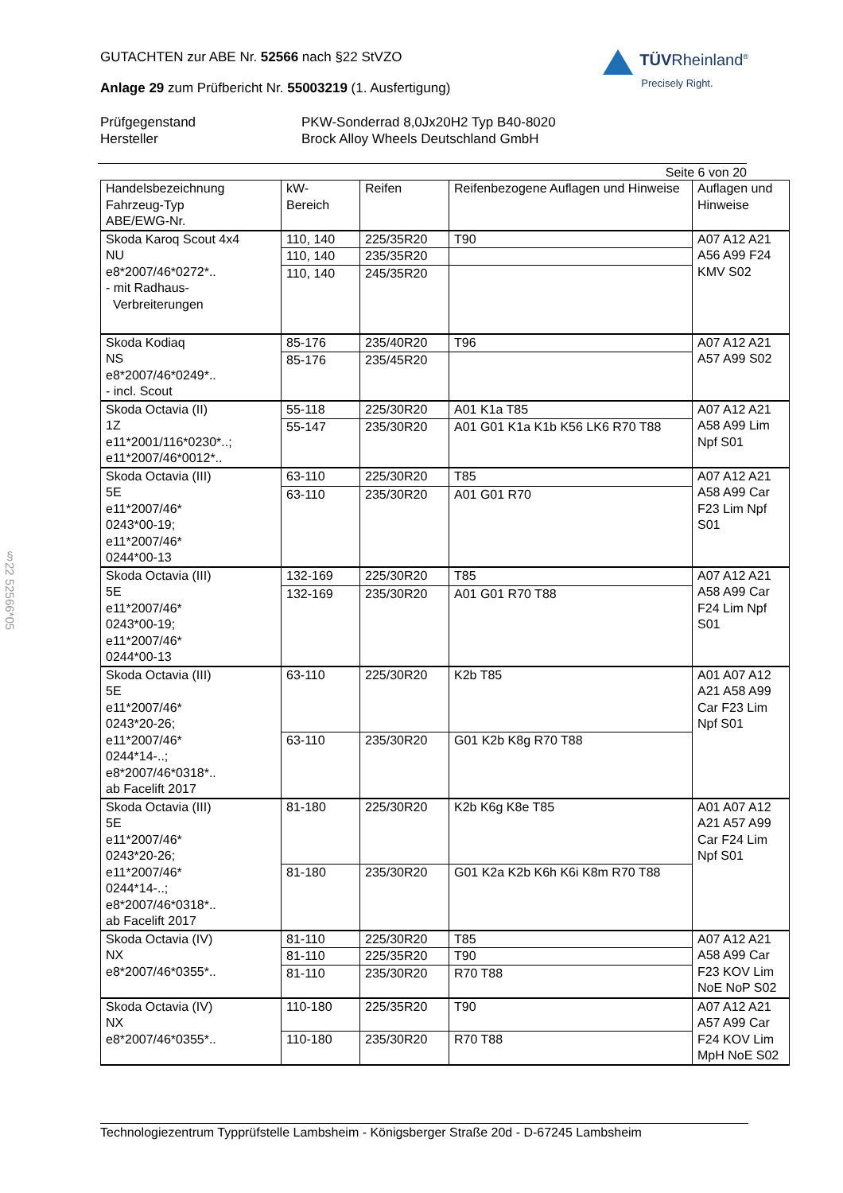TÜVRheinland<sup>®</sup>
Precisely Right.
GUTACHTEN zur ABE Nr. 52566 nach §22 StVZO
Anlage 29 zum Prüfbericht Nr. 55003219 (1. Ausfertigung)
Prüfgegenstand
PKW-Sonderrad 8,0Jx20H2 Typ B40-8020
Hersteller
Brock Alloy Wheels Deutschland GmbH
Seite 6 von 20
| Handelsbezeichnung Fahrzeug-Typ ABE/EWG-Nr. | kW- Bereich | Reifen | Reifenbezogene Auflagen und Hinweise | Auflagen und Hinweise |
| --- | --- | --- | --- | --- |
| Skoda Karoq Scout 4x4 NU e8*2007/46*0272*.. - mit Radhaus- Verbreiterungen | 110, 140 | 225/35R20 | T90 | A07 A12 A21 A56 A99 F24 KMV S02 |
| | 110, 140 | 235/35R20 | | |
| | 110, 140 | 245/35R20 | | |
| Skoda Kodiaq NS e8*2007/46*0249*.. - incl. Scout | 85-176 | 235/40R20 | T96 | A07 A12 A21 A57 A99 S02 |
| | 85-176 | 235/45R20 | | |
| Skoda Octavia (II) 1Z e11*2001/116*0230*..; e11*2007/46*0012*.. | 55-118 | 225/30R20 | A01 K1a T85 | A07 A12 A21 A58 A99 Lim Npf S01 |
| | 55-147 | 235/30R20 | A01 G01 K1a K1b K56 LK6 R70 T88 | |
| Skoda Octavia (III) 5E e11*2007/46* 0243*00-19; e11*2007/46* 0244*00-13 | 63-110 | 225/30R20 | T85 | A07 A12 A21 A58 A99 Car F23 Lim Npf S01 |
| | 63-110 | 235/30R20 | A01 G01 R70 | |
| Skoda Octavia (III) 5E e11*2007/46* 0243*00-19; e11*2007/46* 0244*00-13 | 132-169 | 225/30R20 | T85 | A07 A12 A21 A58 A99 Car F24 Lim Npf S01 |
| | 132-169 | 235/30R20 | A01 G01 R70 T88 | |
| Skoda Octavia (III) 5E e11*2007/46* 0243*20-26; e11*2007/46* 0244*14-..; e8*2007/46*0318*.. ab Facelift 2017 | 63-110 | 225/30R20 | K2b T85 | A01 A07 A12 A21 A58 A99 Car F23 Lim Npf S01 |
| | 63-110 | 235/30R20 | G01 K2b K8g R70 T88 | |
| Skoda Octavia (III) 5E e11*2007/46* 0243*20-26; e11*2007/46* 0244*14-..; e8*2007/46*0318*.. ab Facelift 2017 | 81-180 | 225/30R20 | K2b K6g K8e T85 | A01 A07 A12 A21 A57 A99 Car F24 Lim Npf S01 |
| | 81-180 | 235/30R20 | G01 K2a K2b K6h K6i K8m R70 T88 | |
| Skoda Octavia (IV) NX e8*2007/46*0355*.. | 81-110 | 225/30R20 | T85 | A07 A12 A21 A58 A99 Car F23 KOV Lim NoE NoP S02 |
| | 81-110 | 225/35R20 | T90 | |
| | 81-110 | 235/30R20 | R70 T88 | |
| Skoda Octavia (IV) NX e8*2007/46*0355*.. | 110-180 | 225/35R20 | T90 | A07 A12 A21 A57 A99 Car F24 KOV Lim MpH NoE S02 |
| | 110-180 | 235/30R20 | R70 T88 | |
Technologiezentrum Typprüfstelle Lambsheim - Königsberger Straße 20d - D-67245 Lambsheim
§22 52566*05